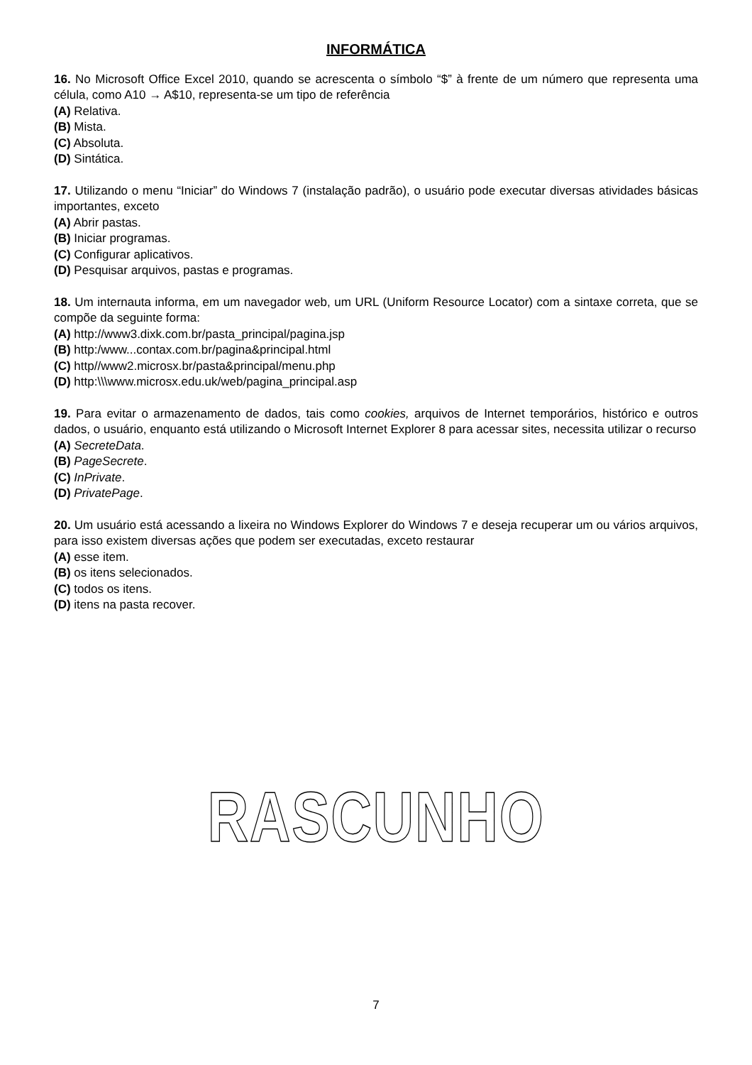INFORMÁTICA
16. No Microsoft Office Excel 2010, quando se acrescenta o símbolo “$” à frente de um número que representa uma célula, como A10 → A$10, representa-se um tipo de referência
(A) Relativa.
(B) Mista.
(C) Absoluta.
(D) Sintática.
17. Utilizando o menu “Iniciar” do Windows 7 (instalação padrão), o usuário pode executar diversas atividades básicas importantes, exceto
(A) Abrir pastas.
(B) Iniciar programas.
(C) Configurar aplicativos.
(D) Pesquisar arquivos, pastas e programas.
18. Um internauta informa, em um navegador web, um URL (Uniform Resource Locator) com a sintaxe correta, que se compõe da seguinte forma:
(A) http://www3.dixk.com.br/pasta_principal/pagina.jsp
(B) http:/www...contax.com.br/pagina&principal.html
(C) http//www2.microsx.br/pasta&principal/menu.php
(D) http:\\\www.microsx.edu.uk/web/pagina_principal.asp
19. Para evitar o armazenamento de dados, tais como cookies, arquivos de Internet temporários, histórico e outros dados, o usuário, enquanto está utilizando o Microsoft Internet Explorer 8 para acessar sites, necessita utilizar o recurso
(A) SecreteData.
(B) PageSecrete.
(C) InPrivate.
(D) PrivatePage.
20. Um usuário está acessando a lixeira no Windows Explorer do Windows 7 e deseja recuperar um ou vários arquivos, para isso existem diversas ações que podem ser executadas, exceto restaurar
(A) esse item.
(B) os itens selecionados.
(C) todos os itens.
(D) itens na pasta recover.
RASCUNHO
7